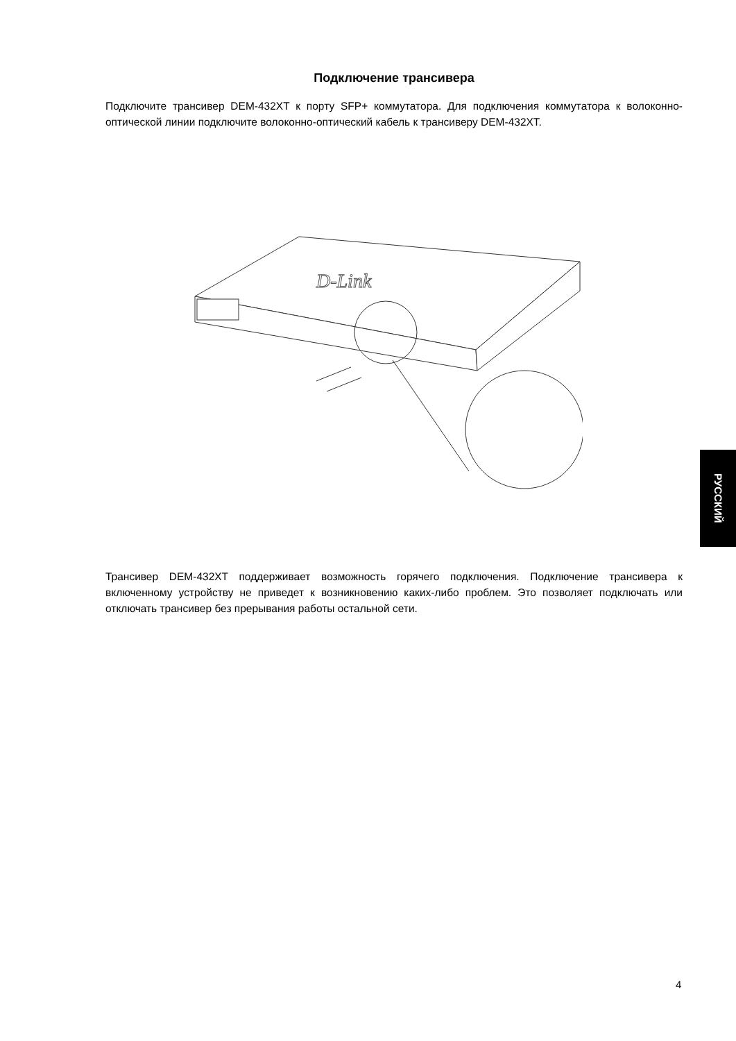Подключение трансивера
Подключите трансивер DEM-432XT к порту SFP+ коммутатора. Для подключения коммутатора к волоконно-оптической линии подключите волоконно-оптический кабель к трансиверу DEM-432XT.
D-Link
Трансивер DEM-432XT поддерживает возможность горячего подключения. Подключение трансивера к включенному устройству не приведет к возникновению каких-либо проблем. Это позволяет подключать или отключать трансивер без прерывания работы остальной сети.
РУССКИЙ
4